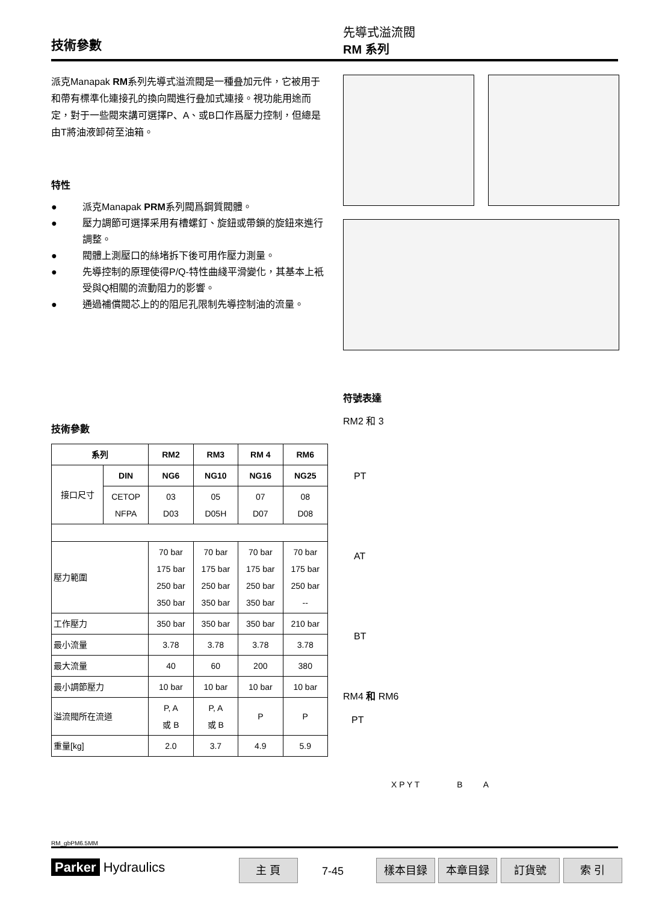技術參數
先導式溢流閥
RM 系列
派克Manapak RM系列先導式溢流閥是一種叠加元件，它被用于和帶有標準化連接孔的換向閥進行叠加式連接。視功能用途而定，對于一些閥來講可選擇P、A、或B口作爲壓力控制，但總是由T將油液卸荷至油箱。
特性
● 派克Manapak PRM系列閥爲鋼質閥體。
● 壓力調節可選擇采用有槽螺釘、旋鈕或帶鎖的旋鈕來進行調整。
● 閥體上測壓口的絲堵拆下後可用作壓力測量。
● 先導控制的原理使得P/Q-特性曲綫平滑變化，其基本上衹受與Q相關的流動阻力的影響。
● 通過補償閥芯上的的阻尼孔限制先導控制油的流量。
技術參數
| 系列 | | RM2 | RM3 | RM 4 | RM6 |
| --- | --- | --- | --- | --- | --- |
| 接口尺寸 | DIN | NG6 | NG10 | NG16 | NG25 |
| | CETOP NFPA | 03 D03 | 05 D05H | 07 D07 | 08 D08 |
| 壓力範圍 | | 70 bar 175 bar 250 bar 350 bar | 70 bar 175 bar 250 bar 350 bar | 70 bar 175 bar 250 bar 350 bar | 70 bar 175 bar 250 bar -- |
| 工作壓力 | | 350 bar | 350 bar | 350 bar | 210 bar |
| 最小流量 | | 3.78 | 3.78 | 3.78 | 3.78 |
| 最大流量 | | 40 | 60 | 200 | 380 |
| 最小調節壓力 | | 10 bar | 10 bar | 10 bar | 10 bar |
| 溢流閥所在流道 | | P, A 或 B | P, A 或 B | P | P |
| 重量[kg] | | 2.0 | 3.7 | 4.9 | 5.9 |
符號表達
RM2 和 3
PT
AT
BT
RM4 和 RM6
PT
X P Y T B A
RM_gbPM6.5MM
Parker Hydraulics 主 頁
7-45
樣本目録 本章目録 訂貨號 索 引